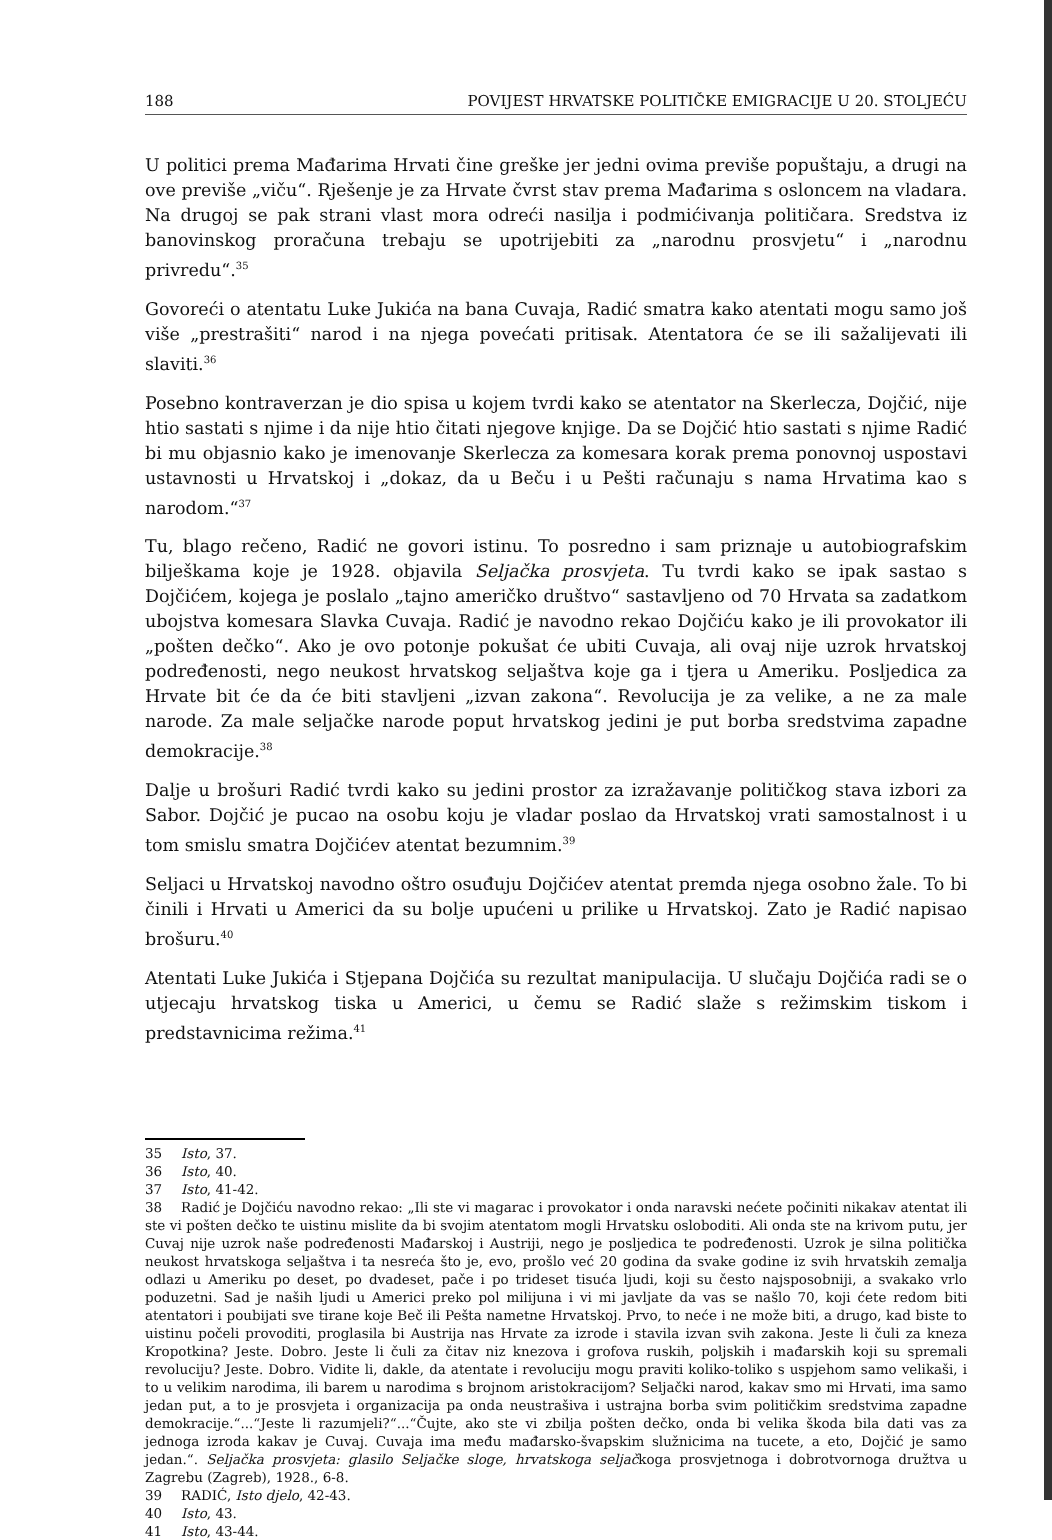188 POVIJEST HRVATSKE POLITIČKE EMIGRACIJE U 20. STOLJEĆU
U politici prema Mađarima Hrvati čine greške jer jedni ovima previše popuštaju, a drugi na ove previše „viču“. Rješenje je za Hrvate čvrst stav prema Mađarima s osloncem na vladara. Na drugoj se pak strani vlast mora odreći nasilja i podmićivanja političara. Sredstva iz banovinskog proračuna trebaju se upotrijebiti za „narodnu prosvjetu“ i „narodnu privredu“.<sup>35</sup>
Govoreći o atentatu Luke Jukića na bana Cuvaja, Radić smatra kako atentati mogu samo još više „prestrašiti“ narod i na njega povećati pritisak. Atentatora će se ili sažalijevati ili slaviti.<sup>36</sup>
Posebno kontraverzan je dio spisa u kojem tvrdi kako se atentator na Skerlecza, Dojčić, nije htio sastati s njime i da nije htio čitati njegove knjige. Da se Dojčić htio sastati s njime Radić bi mu objasnio kako je imenovanje Skerlecza za komesara korak prema ponovnoj uspostavi ustavnosti u Hrvatskoj i „dokaz, da u Beču i u Pešti računaju s nama Hrvatima kao s narodom.“<sup>37</sup>
Tu, blago rečeno, Radić ne govori istinu. To posredno i sam priznaje u autobiografskim bilješkama koje je 1928. objavila Seljačka prosvjeta. Tu tvrdi kako se ipak sastao s Dojčićem, kojega je poslalo „tajno američko društvo“ sastavljeno od 70 Hrvata sa zadatkom ubojstva komesara Slavka Cuvaja. Radić je navodno rekao Dojčiću kako je ili provokator ili „pošten dečko“. Ako je ovo potonje pokušat će ubiti Cuvaja, ali ovaj nije uzrok hrvatskoj podređenosti, nego neukost hrvatskog seljaštva koje ga i tjera u Ameriku. Posljedica za Hrvate bit će da će biti stavljeni „izvan zakona“. Revolucija je za velike, a ne za male narode. Za male seljačke narode poput hrvatskog jedini je put borba sredstvima zapadne demokracije.<sup>38</sup>
Dalje u brošuri Radić tvrdi kako su jedini prostor za izražavanje političkog stava izbori za Sabor. Dojčić je pucao na osobu koju je vladar poslao da Hrvatskoj vrati samostalnost i u tom smislu smatra Dojčićev atentat bezumnim.<sup>39</sup>
Seljaci u Hrvatskoj navodno oštro osuđuju Dojčićev atentat premda njega osobno žale. To bi činili i Hrvati u Americi da su bolje upućeni u prilike u Hrvatskoj. Zato je Radić napisao brošuru.<sup>40</sup>
Atentati Luke Jukića i Stjepana Dojčića su rezultat manipulacija. U slučaju Dojčića radi se o utjecaju hrvatskog tiska u Americi, u čemu se Radić slaže s režimskim tiskom i predstavnicima režima.<sup>41</sup>
35 Isto, 37.
36 Isto, 40.
37 Isto, 41-42.
38 Radić je Dojčiću navodno rekao: „Ili ste vi magarac i provokator i onda naravski nećete počiniti nikakav atentat ili ste vi pošten dečko te uistinu mislite da bi svojim atentatom mogli Hrvatsku osloboditi. Ali onda ste na krivom putu, jer Cuvaj nije uzrok naše podređenosti Mađarskoj i Austriji, nego je posljedica te podređenosti. Uzrok je silna politička neukost hrvatskoga seljaštva i ta nesreća što je, evo, prošlo već 20 godina da svake godine iz svih hrvatskih zemalja odlazi u Ameriku po deset, po dvadeset, pače i po trideset tisuća ljudi, koji su često najsposobniji, a svakako vrlo poduzetni. Sad je naših ljudi u Americi preko pol milijuna i vi mi javljate da vas se našlo 70, koji ćete redom biti atentatori i poubijati sve tirane koje Beč ili Pešta nametne Hrvatskoj. Prvo, to neće i ne može biti, a drugo, kad biste to uistinu počeli provoditi, proglasila bi Austrija nas Hrvate za izrode i stavila izvan svih zakona. Jeste li čuli za kneza Kropotkina? Jeste. Dobro. Jeste li čuli za čitav niz knezova i grofova ruskih, poljskih i mađarskih koji su spremali revoluciju? Jeste. Dobro. Vidite li, dakle, da atentate i revoluciju mogu praviti koliko-toliko s uspjehom samo velikaši, i to u velikim narodima, ili barem u narodima s brojnom aristokracijom? Seljački narod, kakav smo mi Hrvati, ima samo jedan put, a to je prosvjeta i organizacija pa onda neustrašiva i ustrajna borba svim političkim sredstvima zapadne demokracije.“...“Jeste li razumjeli?“...“Čujte, ako ste vi zbilja pošten dečko, onda bi velika škoda bila dati vas za jednoga izroda kakav je Cuvaj. Cuvaja ima među mađarsko-švapskim služnicima na tucete, a eto, Dojčić je samo jedan.“. Seljačka prosvjeta: glasilo Seljačke sloge, hrvatskoga seljačkoga prosvjetnoga i dobrotvornoga družtva u Zagrebu (Zagreb), 1928., 6-8.
39 RADIĆ, Isto djelo, 42-43.
40 Isto, 43.
41 Isto, 43-44.